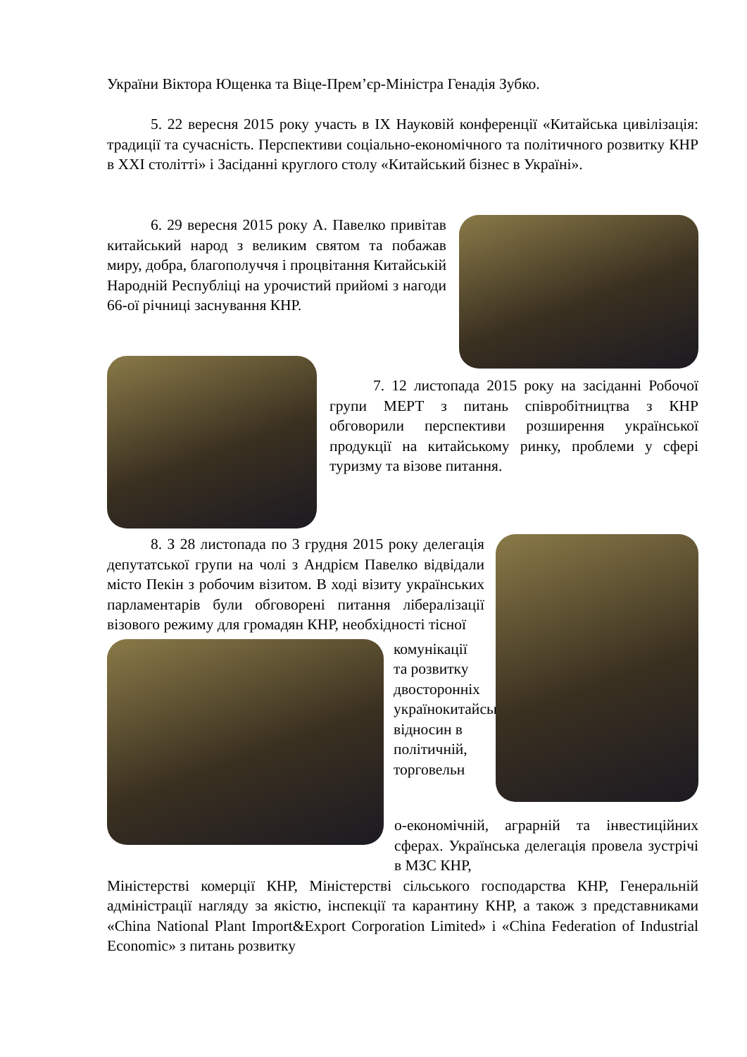України Віктора Ющенка та Віце-Прем’єр-Міністра Генадія Зубко.
5. 22 вересня 2015 року участь в IX Науковій конференції «Китайська цивілізація: традиції та сучасність. Перспективи соціально-економічного та політичного розвитку КНР в XXI столітті» і Засіданні круглого столу «Китайський бізнес в Україні».
6. 29 вересня 2015 року А. Павелко привітав китайський народ з великим святом та побажав миру, добра, благополуччя і процвітання Китайській Народній Республіці на урочистий прийомі з нагоди 66-ої річниці заснування КНР.
7. 12 листопада 2015 року на засіданні Робочої групи МЕРТ з питань співробітництва з КНР обговорили перспективи розширення української продукції на китайському ринку, проблеми у сфері туризму та візове питання.
8. З 28 листопада по 3 грудня 2015 року делегація депутатської групи на чолі з Андрієм Павелко відвідали місто Пекін з робочим візитом. В ході візиту українських парламентарів були обговорені питання лібералізації візового режиму для громадян КНР, необхідності тісної
комунікації та розвитку двосторонніх українокитайських відносин в політичній, торговельн
о-економічній, аграрній та інвестиційних сферах. Українська делегація провела зустрічі в МЗС КНР,
Міністерстві комерції КНР, Міністерстві сільського господарства КНР, Генеральній адміністрації нагляду за якістю, інспекції та карантину КНР, а також з представниками «China National Plant Import&Export Corporation Limited» і «China Federation of Industrial Economic» з питань розвитку